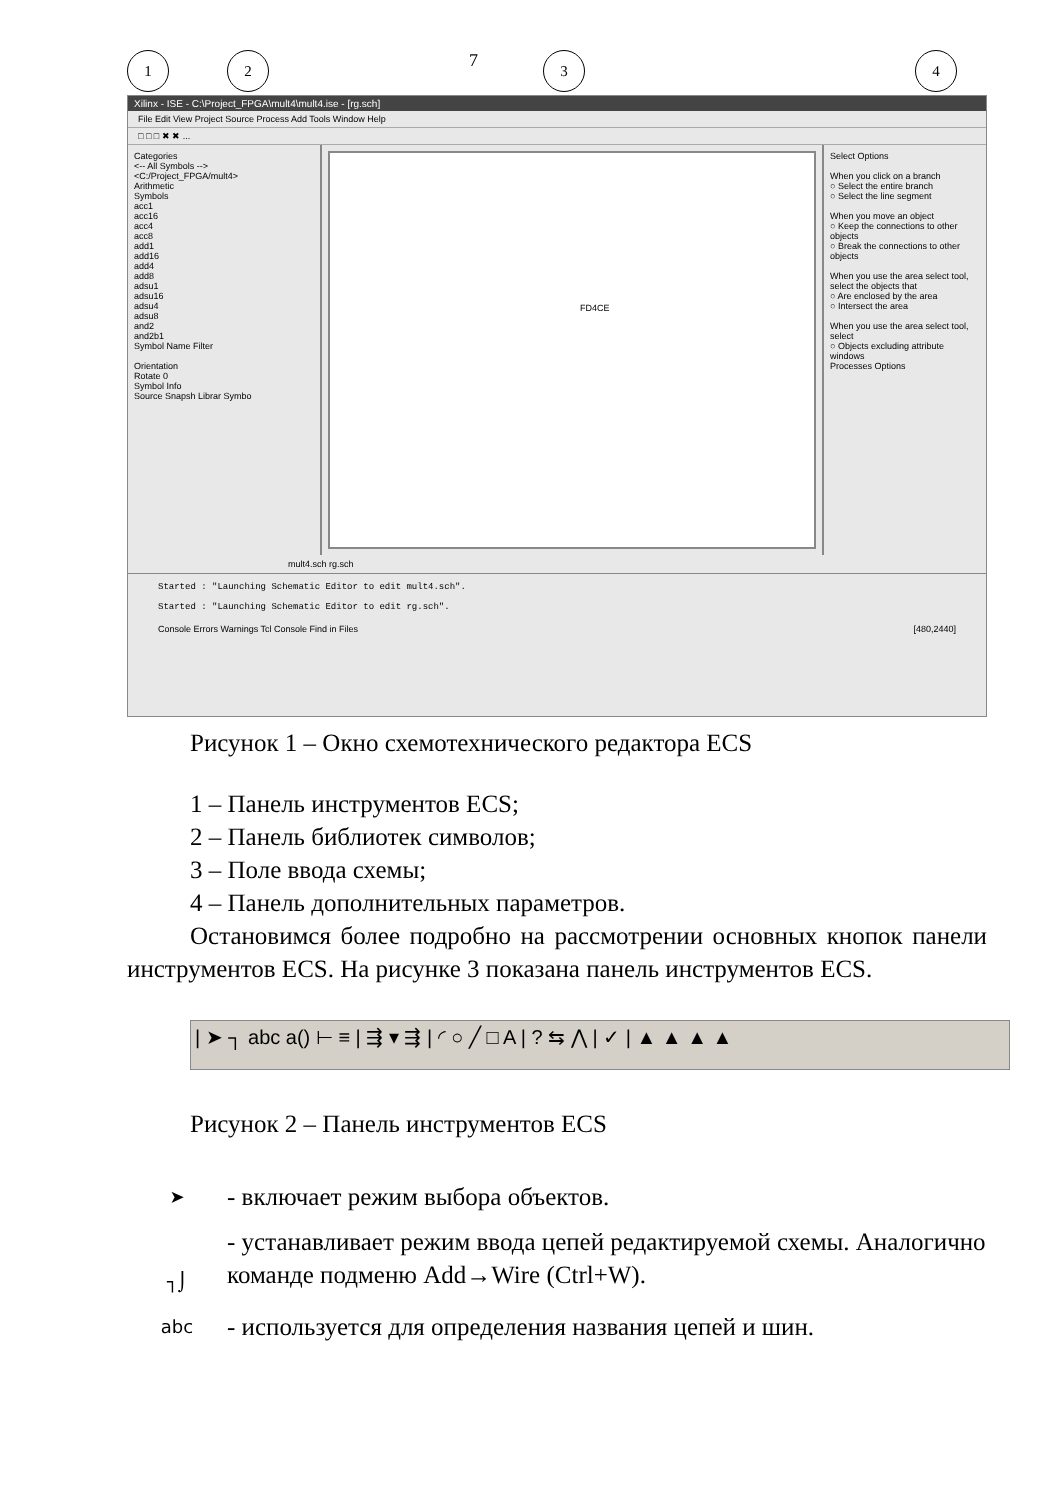1 2
7
3 4
Xilinx - ISE - C:\Project_FPGA\mult4\mult4.ise - [rg.sch]
File Edit View Project Source Process Add Tools Window Help
□ □ □ ✖ ✖ ...
Categories
<-- All Symbols -->
<C:/Project_FPGA/mult4>
Arithmetic
Symbols
acc1
acc16
acc4
acc8
add1
add16
add4
add8
adsu1
adsu16
adsu4
adsu8
and2
and2b1
Symbol Name Filter
Orientation
Rotate 0
Symbol Info
Source Snapsh Librar Symbo
FD4CE
Select Options
When you click on a branch
○ Select the entire branch
○ Select the line segment
When you move an object
○ Keep the connections to other objects
○ Break the connections to other objects
When you use the area select tool, select the objects that
○ Are enclosed by the area
○ Intersect the area
When you use the area select tool, select
○ Objects excluding attribute windows
Processes Options
mult4.sch rg.sch
Started : "Launching Schematic Editor to edit mult4.sch".
Started : "Launching Schematic Editor to edit rg.sch".
Console Errors Warnings Tcl Console Find in Files [480,2440]
Рисунок 1 – Окно схемотехнического редактора ECS
1 – Панель инструментов ECS;
2 – Панель библиотек символов;
3 – Поле ввода схемы;
4 – Панель дополнительных параметров.
Остановимся более подробно на рассмотрении основных кнопок панели инструментов ECS. На рисунке 3 показана панель инструментов ECS.
| ➤ ┐ abc a() ⊢ ≡ | ⇶ ▾ ⇶ | ◜ ○ ╱ □ A | ? ⇆ ⋀ | ✓ | ▲ ▲ ▲ ▲
Рисунок 2 – Панель инструментов ECS
➤
- включает режим выбора объектов.
┐⌡
- устанавливает режим ввода цепей редактируемой схемы. Аналогично команде подменю Add→Wire (Ctrl+W).
abc
- используется для определения названия цепей и шин.